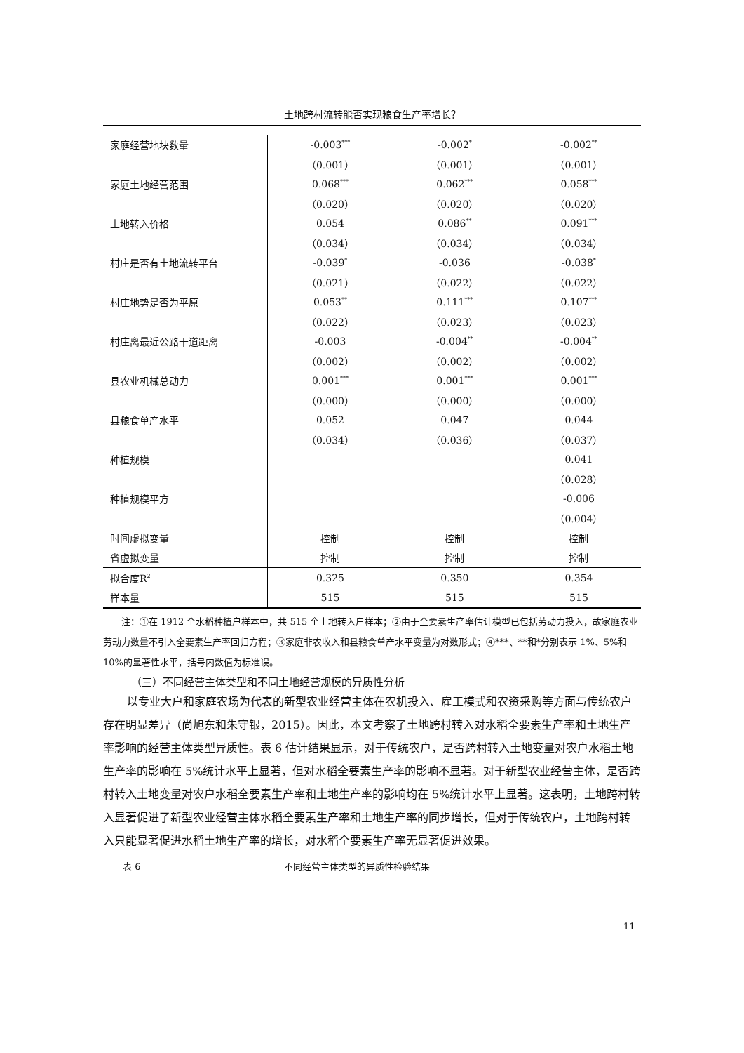土地跨村流转能否实现粮食生产率增长？
| 家庭经营地块数量 | -0.003<sup>***</sup> | -0.002<sup>*</sup> | -0.002<sup>**</sup> |
| | （0.001） | （0.001） | （0.001） |
| 家庭土地经营范围 | 0.068<sup>***</sup> | 0.062<sup>***</sup> | 0.058<sup>***</sup> |
| | （0.020） | （0.020） | （0.020） |
| 土地转入价格 | 0.054 | 0.086<sup>**</sup> | 0.091<sup>***</sup> |
| | （0.034） | （0.034） | （0.034） |
| 村庄是否有土地流转平台 | -0.039<sup>*</sup> | -0.036 | -0.038<sup>*</sup> |
| | （0.021） | （0.022） | （0.022） |
| 村庄地势是否为平原 | 0.053<sup>**</sup> | 0.111<sup>***</sup> | 0.107<sup>***</sup> |
| | （0.022） | （0.023） | （0.023） |
| 村庄离最近公路干道距离 | -0.003 | -0.004<sup>**</sup> | -0.004<sup>**</sup> |
| | （0.002） | （0.002） | （0.002） |
| 县农业机械总动力 | 0.001<sup>***</sup> | 0.001<sup>***</sup> | 0.001<sup>***</sup> |
| | （0.000） | （0.000） | （0.000） |
| 县粮食单产水平 | 0.052 | 0.047 | 0.044 |
| | （0.034） | （0.036） | （0.037） |
| 种植规模 | | | 0.041 |
| | | | （0.028） |
| 种植规模平方 | | | -0.006 |
| | | | （0.004） |
| 时间虚拟变量 | 控制 | 控制 | 控制 |
| 省虚拟变量 | 控制 | 控制 | 控制 |
| 拟合度R<sup>2</sup> | 0.325 | 0.350 | 0.354 |
| 样本量 | 515 | 515 | 515 |
  注：①在 1912 个水稻种植户样本中，共 515 个土地转入户样本；②由于全要素生产率估计模型已包括劳动力投入，故家庭农业劳动力数量不引入全要素生产率回归方程；③家庭非农收入和县粮食单产水平变量为对数形式；④***、**和*分别表示 1%、5%和 10%的显著性水平，括号内数值为标准误。
（三）不同经营主体类型和不同土地经营规模的异质性分析
以专业大户和家庭农场为代表的新型农业经营主体在农机投入、雇工模式和农资采购等方面与传统农户存在明显差异（尚旭东和朱守银，2015）。因此，本文考察了土地跨村转入对水稻全要素生产率和土地生产率影响的经营主体类型异质性。表 6 估计结果显示，对于传统农户，是否跨村转入土地变量对农户水稻土地生产率的影响在 5%统计水平上显著，但对水稻全要素生产率的影响不显著。对于新型农业经营主体，是否跨村转入土地变量对农户水稻全要素生产率和土地生产率的影响均在 5%统计水平上显著。这表明，土地跨村转入显著促进了新型农业经营主体水稻全要素生产率和土地生产率的同步增长，但对于传统农户，土地跨村转入只能显著促进水稻土地生产率的增长，对水稻全要素生产率无显著促进效果。
表 6 不同经营主体类型的异质性检验结果
- 11 -